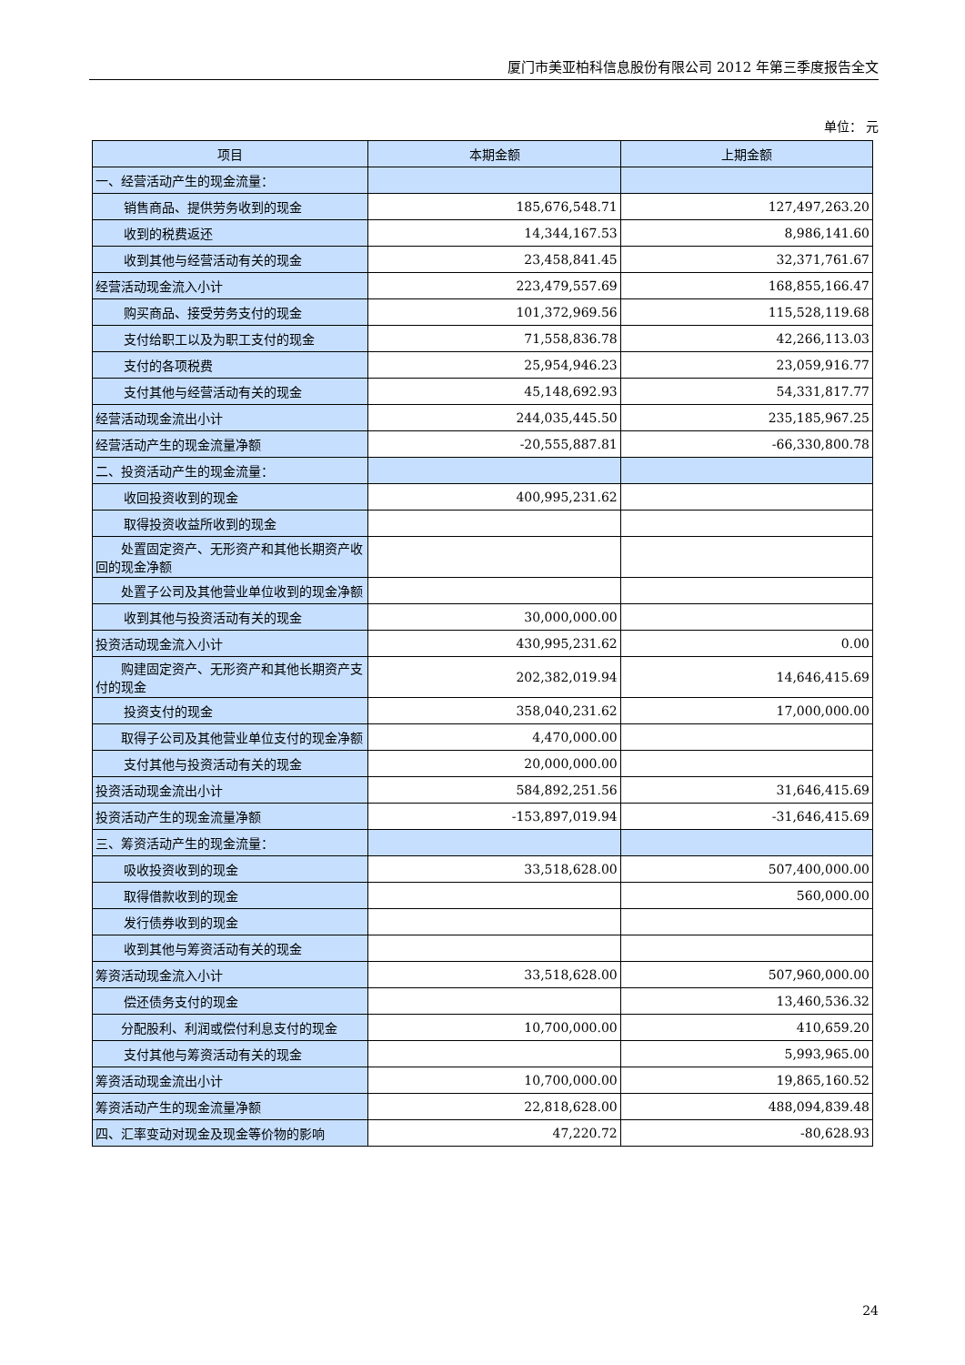厦门市美亚柏科信息股份有限公司 2012 年第三季度报告全文
单位： 元
| 项目 | 本期金额 | 上期金额 |
| --- | --- | --- |
| 一、经营活动产生的现金流量： | | |
| 销售商品、提供劳务收到的现金 | 185,676,548.71 | 127,497,263.20 |
| 收到的税费返还 | 14,344,167.53 | 8,986,141.60 |
| 收到其他与经营活动有关的现金 | 23,458,841.45 | 32,371,761.67 |
| 经营活动现金流入小计 | 223,479,557.69 | 168,855,166.47 |
| 购买商品、接受劳务支付的现金 | 101,372,969.56 | 115,528,119.68 |
| 支付给职工以及为职工支付的现金 | 71,558,836.78 | 42,266,113.03 |
| 支付的各项税费 | 25,954,946.23 | 23,059,916.77 |
| 支付其他与经营活动有关的现金 | 45,148,692.93 | 54,331,817.77 |
| 经营活动现金流出小计 | 244,035,445.50 | 235,185,967.25 |
| 经营活动产生的现金流量净额 | -20,555,887.81 | -66,330,800.78 |
| 二、投资活动产生的现金流量： | | |
| 收回投资收到的现金 | 400,995,231.62 | |
| 取得投资收益所收到的现金 | | |
| 处置固定资产、无形资产和其他长期资产收回的现金净额 | | |
| 处置子公司及其他营业单位收到的现金净额 | | |
| 收到其他与投资活动有关的现金 | 30,000,000.00 | |
| 投资活动现金流入小计 | 430,995,231.62 | 0.00 |
| 购建固定资产、无形资产和其他长期资产支付的现金 | 202,382,019.94 | 14,646,415.69 |
| 投资支付的现金 | 358,040,231.62 | 17,000,000.00 |
| 取得子公司及其他营业单位支付的现金净额 | 4,470,000.00 | |
| 支付其他与投资活动有关的现金 | 20,000,000.00 | |
| 投资活动现金流出小计 | 584,892,251.56 | 31,646,415.69 |
| 投资活动产生的现金流量净额 | -153,897,019.94 | -31,646,415.69 |
| 三、筹资活动产生的现金流量： | | |
| 吸收投资收到的现金 | 33,518,628.00 | 507,400,000.00 |
| 取得借款收到的现金 | | 560,000.00 |
| 发行债券收到的现金 | | |
| 收到其他与筹资活动有关的现金 | | |
| 筹资活动现金流入小计 | 33,518,628.00 | 507,960,000.00 |
| 偿还债务支付的现金 | | 13,460,536.32 |
| 分配股利、利润或偿付利息支付的现金 | 10,700,000.00 | 410,659.20 |
| 支付其他与筹资活动有关的现金 | | 5,993,965.00 |
| 筹资活动现金流出小计 | 10,700,000.00 | 19,865,160.52 |
| 筹资活动产生的现金流量净额 | 22,818,628.00 | 488,094,839.48 |
| 四、汇率变动对现金及现金等价物的影响 | 47,220.72 | -80,628.93 |
24